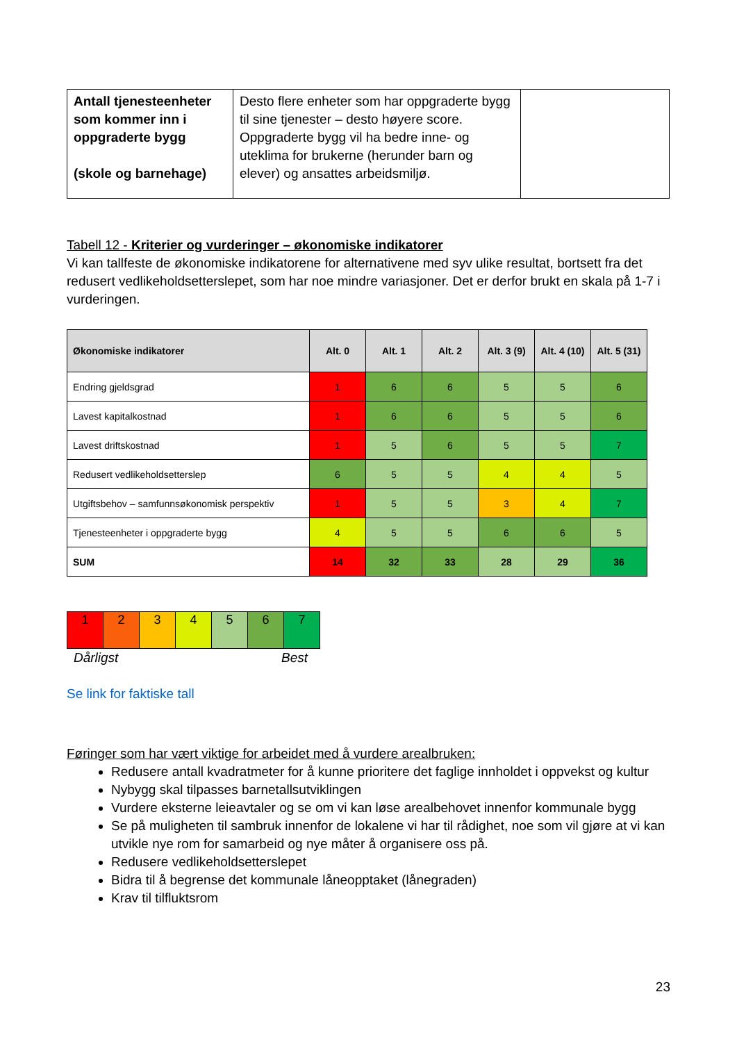| Antall tjenesteenheter som kommer inn i oppgraderte bygg (skole og barnehage) | Desto flere enheter som har oppgraderte bygg til sine tjenester – desto høyere score. Oppgraderte bygg vil ha bedre inne- og uteklima for brukerne (herunder barn og elever) og ansattes arbeidsmiljø. | |
Tabell 12 - Kriterier og vurderinger – økonomiske indikatorer
Vi kan tallfeste de økonomiske indikatorene for alternativene med syv ulike resultat, bortsett fra det redusert vedlikeholdsetterslepet, som har noe mindre variasjoner. Det er derfor brukt en skala på 1-7 i vurderingen.
| Økonomiske indikatorer | Alt. 0 | Alt. 1 | Alt. 2 | Alt. 3 (9) | Alt. 4 (10) | Alt. 5 (31) |
| --- | --- | --- | --- | --- | --- | --- |
| Endring gjeldsgrad | 1 | 6 | 6 | 5 | 5 | 6 |
| Lavest kapitalkostnad | 1 | 6 | 6 | 5 | 5 | 6 |
| Lavest driftskostnad | 1 | 5 | 6 | 5 | 5 | 7 |
| Redusert vedlikeholdsetterslep | 6 | 5 | 5 | 4 | 4 | 5 |
| Utgiftsbehov – samfunnsøkonomisk perspektiv | 1 | 5 | 5 | 3 | 4 | 7 |
| Tjenesteenheter i oppgraderte bygg | 4 | 5 | 5 | 6 | 6 | 5 |
| SUM | 14 | 32 | 33 | 28 | 29 | 36 |
| 1 | 2 | 3 | 4 | 5 | 6 | 7 |
Dårligst Best
Se link for faktiske tall
Føringer som har vært viktige for arbeidet med å vurdere arealbruken:
Redusere antall kvadratmeter for å kunne prioritere det faglige innholdet i oppvekst og kultur
Nybygg skal tilpasses barnetallsutviklingen
Vurdere eksterne leieavtaler og se om vi kan løse arealbehovet innenfor kommunale bygg
Se på muligheten til sambruk innenfor de lokalene vi har til rådighet, noe som vil gjøre at vi kan utvikle nye rom for samarbeid og nye måter å organisere oss på.
Redusere vedlikeholdsetterslepet
Bidra til å begrense det kommunale låneopptaket (lånegraden)
Krav til tilfluktsrom
23